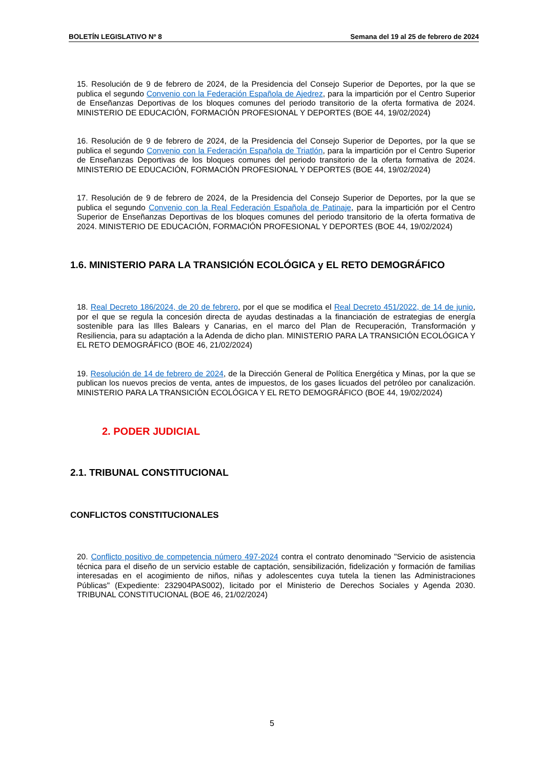BOLETÍN LEGISLATIVO Nº 8 Semana del 19 al 25 de febrero de 2024
15. Resolución de 9 de febrero de 2024, de la Presidencia del Consejo Superior de Deportes, por la que se publica el segundo Convenio con la Federación Española de Ajedrez, para la impartición por el Centro Superior de Enseñanzas Deportivas de los bloques comunes del periodo transitorio de la oferta formativa de 2024. MINISTERIO DE EDUCACIÓN, FORMACIÓN PROFESIONAL Y DEPORTES (BOE 44, 19/02/2024)
16. Resolución de 9 de febrero de 2024, de la Presidencia del Consejo Superior de Deportes, por la que se publica el segundo Convenio con la Federación Española de Triatlón, para la impartición por el Centro Superior de Enseñanzas Deportivas de los bloques comunes del periodo transitorio de la oferta formativa de 2024. MINISTERIO DE EDUCACIÓN, FORMACIÓN PROFESIONAL Y DEPORTES (BOE 44, 19/02/2024)
17. Resolución de 9 de febrero de 2024, de la Presidencia del Consejo Superior de Deportes, por la que se publica el segundo Convenio con la Real Federación Española de Patinaje, para la impartición por el Centro Superior de Enseñanzas Deportivas de los bloques comunes del periodo transitorio de la oferta formativa de 2024. MINISTERIO DE EDUCACIÓN, FORMACIÓN PROFESIONAL Y DEPORTES (BOE 44, 19/02/2024)
1.6. MINISTERIO PARA LA TRANSICIÓN ECOLÓGICA y EL RETO DEMOGRÁFICO
18. Real Decreto 186/2024, de 20 de febrero, por el que se modifica el Real Decreto 451/2022, de 14 de junio, por el que se regula la concesión directa de ayudas destinadas a la financiación de estrategias de energía sostenible para las Illes Balears y Canarias, en el marco del Plan de Recuperación, Transformación y Resiliencia, para su adaptación a la Adenda de dicho plan. MINISTERIO PARA LA TRANSICIÓN ECOLÓGICA Y EL RETO DEMOGRÁFICO (BOE 46, 21/02/2024)
19. Resolución de 14 de febrero de 2024, de la Dirección General de Política Energética y Minas, por la que se publican los nuevos precios de venta, antes de impuestos, de los gases licuados del petróleo por canalización. MINISTERIO PARA LA TRANSICIÓN ECOLÓGICA Y EL RETO DEMOGRÁFICO (BOE 44, 19/02/2024)
2. PODER JUDICIAL
2.1. TRIBUNAL CONSTITUCIONAL
CONFLICTOS CONSTITUCIONALES
20. Conflicto positivo de competencia número 497-2024 contra el contrato denominado "Servicio de asistencia técnica para el diseño de un servicio estable de captación, sensibilización, fidelización y formación de familias interesadas en el acogimiento de niños, niñas y adolescentes cuya tutela la tienen las Administraciones Públicas" (Expediente: 232904PAS002), licitado por el Ministerio de Derechos Sociales y Agenda 2030. TRIBUNAL CONSTITUCIONAL (BOE 46, 21/02/2024)
5